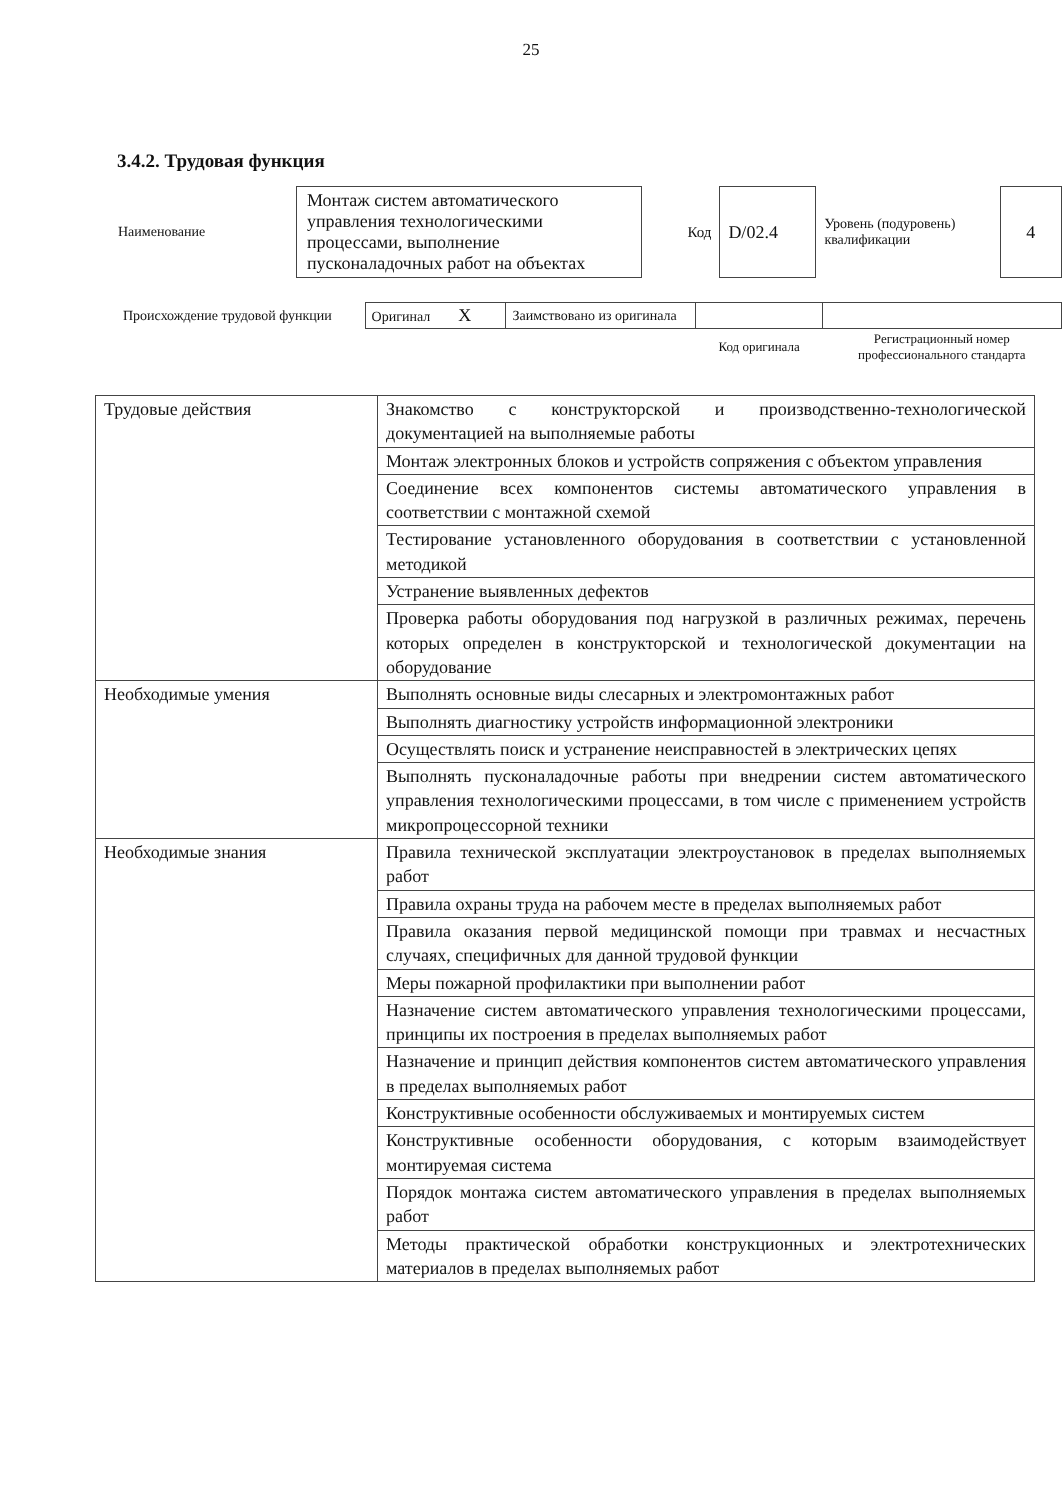25
3.4.2. Трудовая функция
| Наименование | Монтаж систем автоматического управления технологическими процессами, выполнение пусконаладочных работ на объектах | Код | D/02.4 | Уровень (подуровень) квалификации | 4 |
| Происхождение трудовой функции | Оригинал X | Заимствовано из оригинала | | |
| | | | Код оригинала | Регистрационный номер профессионального стандарта |
| Трудовые действия | Знакомство с конструкторской и производственно-технологической документацией на выполняемые работы |
| | Монтаж электронных блоков и устройств сопряжения с объектом управления |
| | Соединение всех компонентов системы автоматического управления в соответствии с монтажной схемой |
| | Тестирование установленного оборудования в соответствии с установленной методикой |
| | Устранение выявленных дефектов |
| | Проверка работы оборудования под нагрузкой в различных режимах, перечень которых определен в конструкторской и технологической документации на оборудование |
| Необходимые умения | Выполнять основные виды слесарных и электромонтажных работ |
| | Выполнять диагностику устройств информационной электроники |
| | Осуществлять поиск и устранение неисправностей в электрических цепях |
| | Выполнять пусконаладочные работы при внедрении систем автоматического управления технологическими процессами, в том числе с применением устройств микропроцессорной техники |
| Необходимые знания | Правила технической эксплуатации электроустановок в пределах выполняемых работ |
| | Правила охраны труда на рабочем месте в пределах выполняемых работ |
| | Правила оказания первой медицинской помощи при травмах и несчастных случаях, специфичных для данной трудовой функции |
| | Меры пожарной профилактики при выполнении работ |
| | Назначение систем автоматического управления технологическими процессами, принципы их построения в пределах выполняемых работ |
| | Назначение и принцип действия компонентов систем автоматического управления в пределах выполняемых работ |
| | Конструктивные особенности обслуживаемых и монтируемых систем |
| | Конструктивные особенности оборудования, с которым взаимодействует монтируемая система |
| | Порядок монтажа систем автоматического управления в пределах выполняемых работ |
| | Методы практической обработки конструкционных и электротехнических материалов в пределах выполняемых работ |